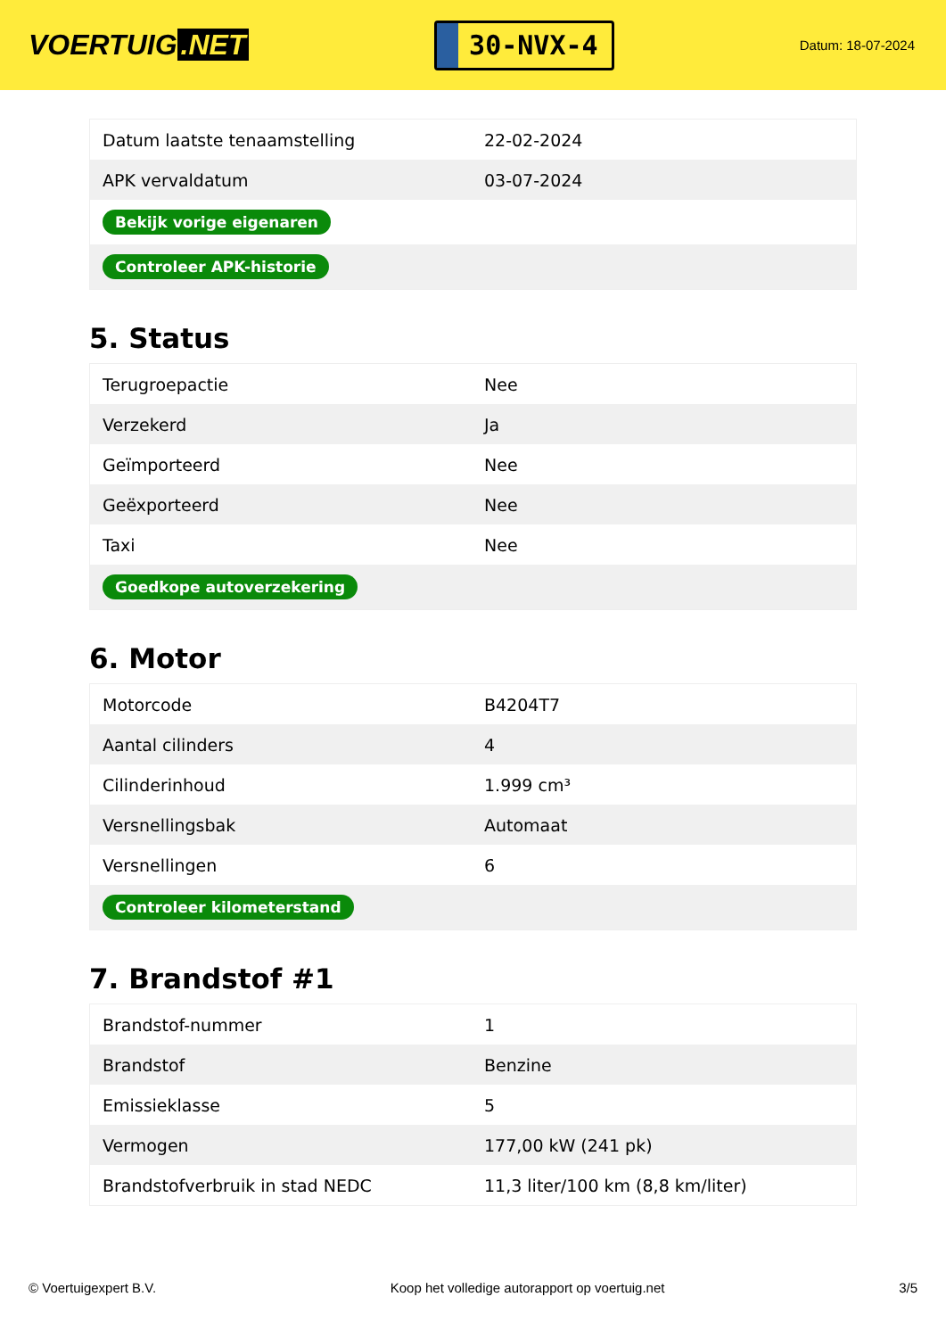VOERTUIG.NET
30-NVX-4
Datum: 18-07-2024
| Datum laatste tenaamstelling | 22-02-2024 |
| APK vervaldatum | 03-07-2024 |
| Bekijk vorige eigenaren | |
| Controleer APK-historie | |
5. Status
| Terugroepactie | Nee |
| Verzekerd | Ja |
| Geïmporteerd | Nee |
| Geëxporteerd | Nee |
| Taxi | Nee |
| Goedkope autoverzekering | |
6. Motor
| Motorcode | B4204T7 |
| Aantal cilinders | 4 |
| Cilinderinhoud | 1.999 cm³ |
| Versnellingsbak | Automaat |
| Versnellingen | 6 |
| Controleer kilometerstand | |
7. Brandstof #1
| Brandstof-nummer | 1 |
| Brandstof | Benzine |
| Emissieklasse | 5 |
| Vermogen | 177,00 kW (241 pk) |
| Brandstofverbruik in stad NEDC | 11,3 liter/100 km (8,8 km/liter) |
© Voertuigexpert B.V. Koop het volledige autorapport op voertuig.net 3/5